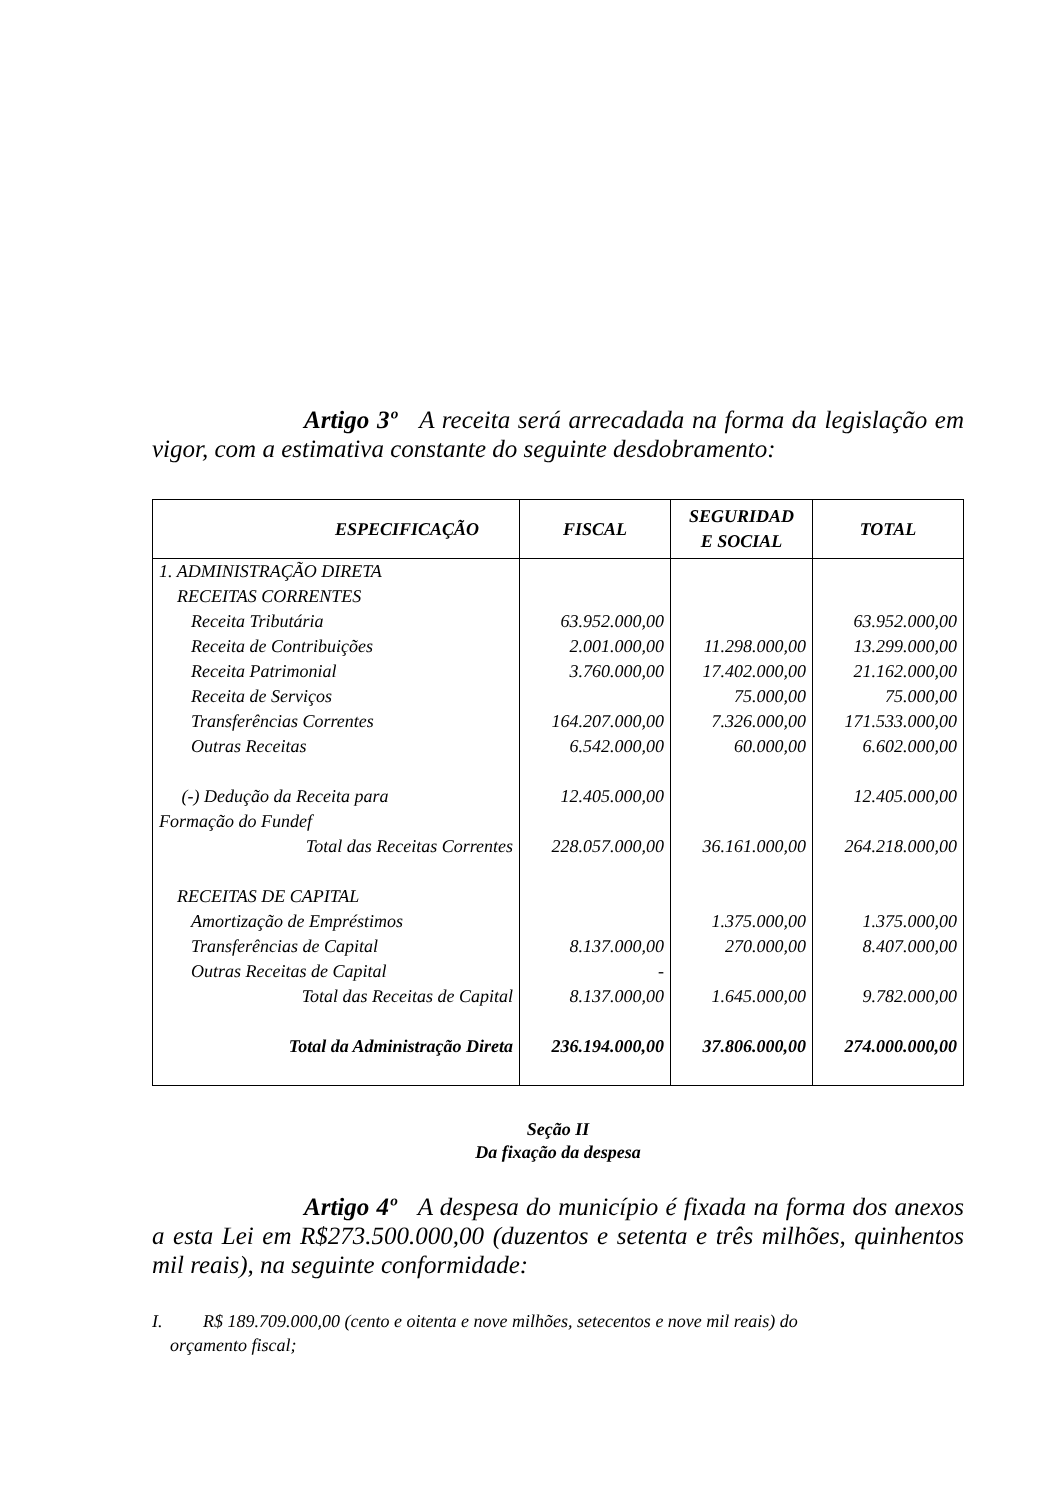Artigo 3º A receita será arrecadada na forma da legislação em vigor, com a estimativa constante do seguinte desdobramento:
| ESPECIFICAÇÃO | FISCAL | SEGURIDAD E SOCIAL | TOTAL |
| --- | --- | --- | --- |
| 1. ADMINISTRAÇÃO DIRETA RECEITAS CORRENTES | | | |
| Receita Tributária | 63.952.000,00 | | 63.952.000,00 |
| Receita de Contribuições | 2.001.000,00 | 11.298.000,00 | 13.299.000,00 |
| Receita Patrimonial | 3.760.000,00 | 17.402.000,00 | 21.162.000,00 |
| Receita de Serviços | | 75.000,00 | 75.000,00 |
| Transferências Correntes | 164.207.000,00 | 7.326.000,00 | 171.533.000,00 |
| Outras Receitas | 6.542.000,00 | 60.000,00 | 6.602.000,00 |
| (-) Dedução da Receita para Formação do Fundef | 12.405.000,00 | | 12.405.000,00 |
| Total das Receitas Correntes | 228.057.000,00 | 36.161.000,00 | 264.218.000,00 |
| RECEITAS DE CAPITAL | | | |
| Amortização de Empréstimos | | 1.375.000,00 | 1.375.000,00 |
| Transferências de Capital | 8.137.000,00 | 270.000,00 | 8.407.000,00 |
| Outras Receitas de Capital | - | | |
| Total das Receitas de Capital | 8.137.000,00 | 1.645.000,00 | 9.782.000,00 |
| Total da Administração Direta | 236.194.000,00 | 37.806.000,00 | 274.000.000,00 |
Seção II
Da fixação da despesa
Artigo 4º A despesa do município é fixada na forma dos anexos a esta Lei em R$273.500.000,00 (duzentos e setenta e três milhões, quinhentos mil reais), na seguinte conformidade:
I. R$ 189.709.000,00 (cento e oitenta e nove milhões, setecentos e nove mil reais) do
orçamento fiscal;